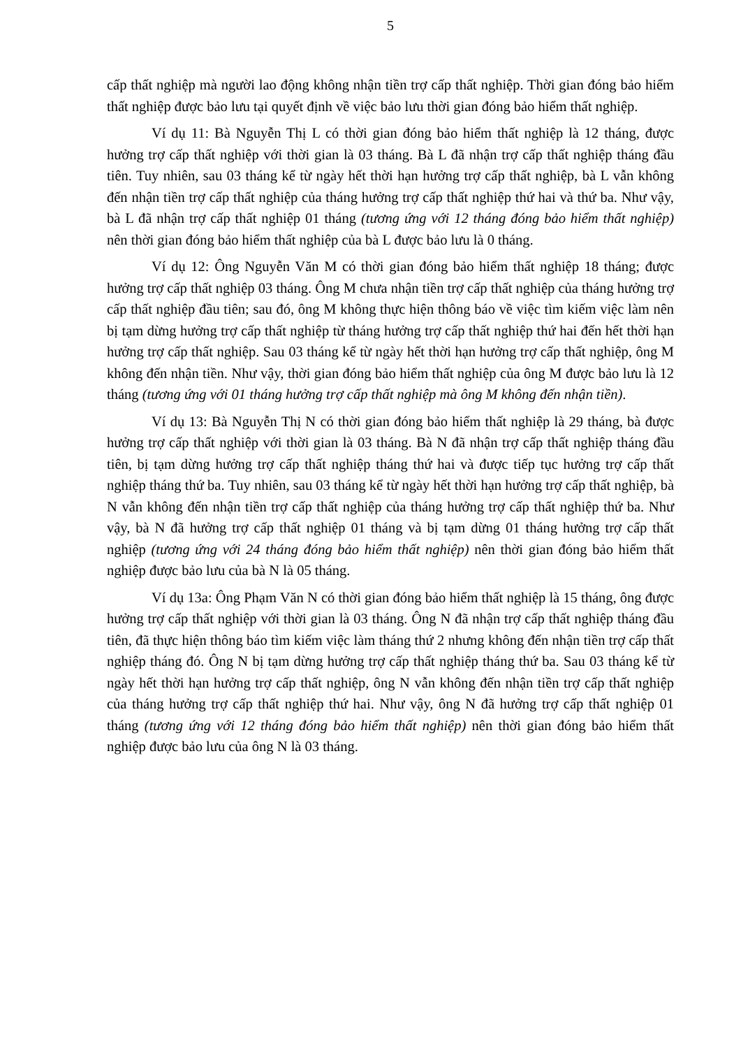5
cấp thất nghiệp mà người lao động không nhận tiền trợ cấp thất nghiệp. Thời gian đóng bảo hiểm thất nghiệp được bảo lưu tại quyết định về việc bảo lưu thời gian đóng bảo hiểm thất nghiệp.
Ví dụ 11: Bà Nguyễn Thị L có thời gian đóng bảo hiểm thất nghiệp là 12 tháng, được hưởng trợ cấp thất nghiệp với thời gian là 03 tháng. Bà L đã nhận trợ cấp thất nghiệp tháng đầu tiên. Tuy nhiên, sau 03 tháng kể từ ngày hết thời hạn hưởng trợ cấp thất nghiệp, bà L vẫn không đến nhận tiền trợ cấp thất nghiệp của tháng hưởng trợ cấp thất nghiệp thứ hai và thứ ba. Như vậy, bà L đã nhận trợ cấp thất nghiệp 01 tháng (tương ứng với 12 tháng đóng bảo hiểm thất nghiệp) nên thời gian đóng bảo hiểm thất nghiệp của bà L được bảo lưu là 0 tháng.
Ví dụ 12: Ông Nguyễn Văn M có thời gian đóng bảo hiểm thất nghiệp 18 tháng; được hưởng trợ cấp thất nghiệp 03 tháng. Ông M chưa nhận tiền trợ cấp thất nghiệp của tháng hưởng trợ cấp thất nghiệp đầu tiên; sau đó, ông M không thực hiện thông báo về việc tìm kiếm việc làm nên bị tạm dừng hưởng trợ cấp thất nghiệp từ tháng hưởng trợ cấp thất nghiệp thứ hai đến hết thời hạn hưởng trợ cấp thất nghiệp. Sau 03 tháng kể từ ngày hết thời hạn hưởng trợ cấp thất nghiệp, ông M không đến nhận tiền. Như vậy, thời gian đóng bảo hiểm thất nghiệp của ông M được bảo lưu là 12 tháng (tương ứng với 01 tháng hưởng trợ cấp thất nghiệp mà ông M không đến nhận tiền).
Ví dụ 13: Bà Nguyễn Thị N có thời gian đóng bảo hiểm thất nghiệp là 29 tháng, bà được hưởng trợ cấp thất nghiệp với thời gian là 03 tháng. Bà N đã nhận trợ cấp thất nghiệp tháng đầu tiên, bị tạm dừng hưởng trợ cấp thất nghiệp tháng thứ hai và được tiếp tục hưởng trợ cấp thất nghiệp tháng thứ ba. Tuy nhiên, sau 03 tháng kể từ ngày hết thời hạn hưởng trợ cấp thất nghiệp, bà N vẫn không đến nhận tiền trợ cấp thất nghiệp của tháng hưởng trợ cấp thất nghiệp thứ ba. Như vậy, bà N đã hưởng trợ cấp thất nghiệp 01 tháng và bị tạm dừng 01 tháng hưởng trợ cấp thất nghiệp (tương ứng với 24 tháng đóng bảo hiểm thất nghiệp) nên thời gian đóng bảo hiểm thất nghiệp được bảo lưu của bà N là 05 tháng.
Ví dụ 13a: Ông Phạm Văn N có thời gian đóng bảo hiểm thất nghiệp là 15 tháng, ông được hưởng trợ cấp thất nghiệp với thời gian là 03 tháng. Ông N đã nhận trợ cấp thất nghiệp tháng đầu tiên, đã thực hiện thông báo tìm kiếm việc làm tháng thứ 2 nhưng không đến nhận tiền trợ cấp thất nghiệp tháng đó. Ông N bị tạm dừng hưởng trợ cấp thất nghiệp tháng thứ ba. Sau 03 tháng kể từ ngày hết thời hạn hưởng trợ cấp thất nghiệp, ông N vẫn không đến nhận tiền trợ cấp thất nghiệp của tháng hưởng trợ cấp thất nghiệp thứ hai. Như vậy, ông N đã hưởng trợ cấp thất nghiệp 01 tháng (tương ứng với 12 tháng đóng bảo hiểm thất nghiệp) nên thời gian đóng bảo hiểm thất nghiệp được bảo lưu của ông N là 03 tháng.